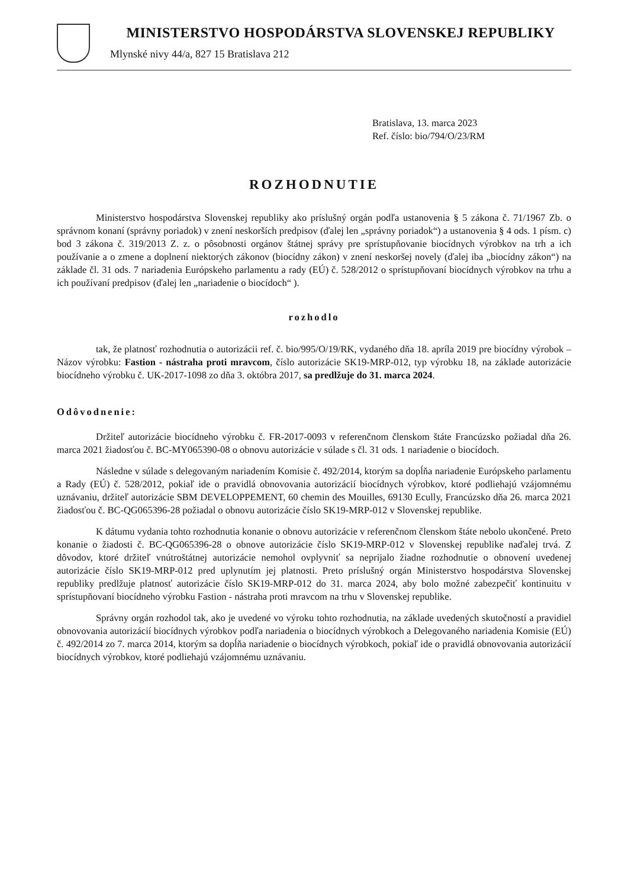MINISTERSTVO HOSPODÁRSTVA SLOVENSKEJ REPUBLIKY
Mlynské nivy 44/a, 827 15 Bratislava 212
Bratislava, 13. marca 2023
Ref. číslo: bio/794/O/23/RM
ROZHODNUTIE
Ministerstvo hospodárstva Slovenskej republiky ako príslušný orgán podľa ustanovenia § 5 zákona č. 71/1967 Zb. o správnom konaní (správny poriadok) v znení neskorších predpisov (ďalej len „správny poriadok“) a ustanovenia § 4 ods. 1 písm. c) bod 3 zákona č. 319/2013 Z. z. o pôsobnosti orgánov štátnej správy pre sprístupňovanie biocídnych výrobkov na trh a ich používanie a o zmene a doplnení niektorých zákonov (biocídny zákon) v znení neskoršej novely (ďalej iba „biocídny zákon“) na základe čl. 31 ods. 7 nariadenia Európskeho parlamentu a rady (EÚ) č. 528/2012 o sprístupňovaní biocídnych výrobkov na trhu a ich používaní predpisov (ďalej len „nariadenie o biocídoch“ ).
rozhodlo
tak, že platnosť rozhodnutia o autorizácii ref. č. bio/995/O/19/RK, vydaného dňa 18. apríla 2019 pre biocídny výrobok – Názov výrobku: Fastion - nástraha proti mravcom, číslo autorizácie SK19-MRP-012, typ výrobku 18, na základe autorizácie biocídneho výrobku č. UK-2017-1098 zo dňa 3. októbra 2017, sa predlžuje do 31. marca 2024.
Odôvodnenie:
Držiteľ autorizácie biocídneho výrobku č. FR-2017-0093 v referenčnom členskom štáte Francúzsko požiadal dňa 26. marca 2021 žiadosťou č. BC-MY065390-08 o obnovu autorizácie v súlade s čl. 31 ods. 1 nariadenie o biocídoch.
Následne v súlade s delegovaným nariadením Komisie č. 492/2014, ktorým sa dopĺňa nariadenie Európskeho parlamentu a Rady (EÚ) č. 528/2012, pokiaľ ide o pravidlá obnovovania autorizácií biocídnych výrobkov, ktoré podliehajú vzájomnému uznávaniu, držiteľ autorizácie SBM DEVELOPPEMENT, 60 chemin des Mouilles, 69130 Ecully, Francúzsko dňa 26. marca 2021 žiadosťou č. BC-QG065396-28 požiadal o obnovu autorizácie číslo SK19-MRP-012 v Slovenskej republike.
K dátumu vydania tohto rozhodnutia konanie o obnovu autorizácie v referenčnom členskom štáte nebolo ukončené. Preto konanie o žiadosti č. BC-QG065396-28 o obnove autorizácie číslo SK19-MRP-012 v Slovenskej republike naďalej trvá. Z dôvodov, ktoré držiteľ vnútroštátnej autorizácie nemohol ovplyvniť sa neprijalo žiadne rozhodnutie o obnovení uvedenej autorizácie číslo SK19-MRP-012 pred uplynutím jej platnosti. Preto príslušný orgán Ministerstvo hospodárstva Slovenskej republiky predlžuje platnosť autorizácie číslo SK19-MRP-012 do 31. marca 2024, aby bolo možné zabezpečiť kontinuitu v sprístupňovaní biocídneho výrobku Fastion - nástraha proti mravcom na trhu v Slovenskej republike.
Správny orgán rozhodol tak, ako je uvedené vo výroku tohto rozhodnutia, na základe uvedených skutočností a pravidiel obnovovania autorizácií biocídnych výrobkov podľa nariadenia o biocídnych výrobkoch a Delegovaného nariadenia Komisie (EÚ) č. 492/2014 zo 7. marca 2014, ktorým sa dopĺňa nariadenie o biocídnych výrobkoch, pokiaľ ide o pravidlá obnovovania autorizácií biocídnych výrobkov, ktoré podliehajú vzájomnému uznávaniu.